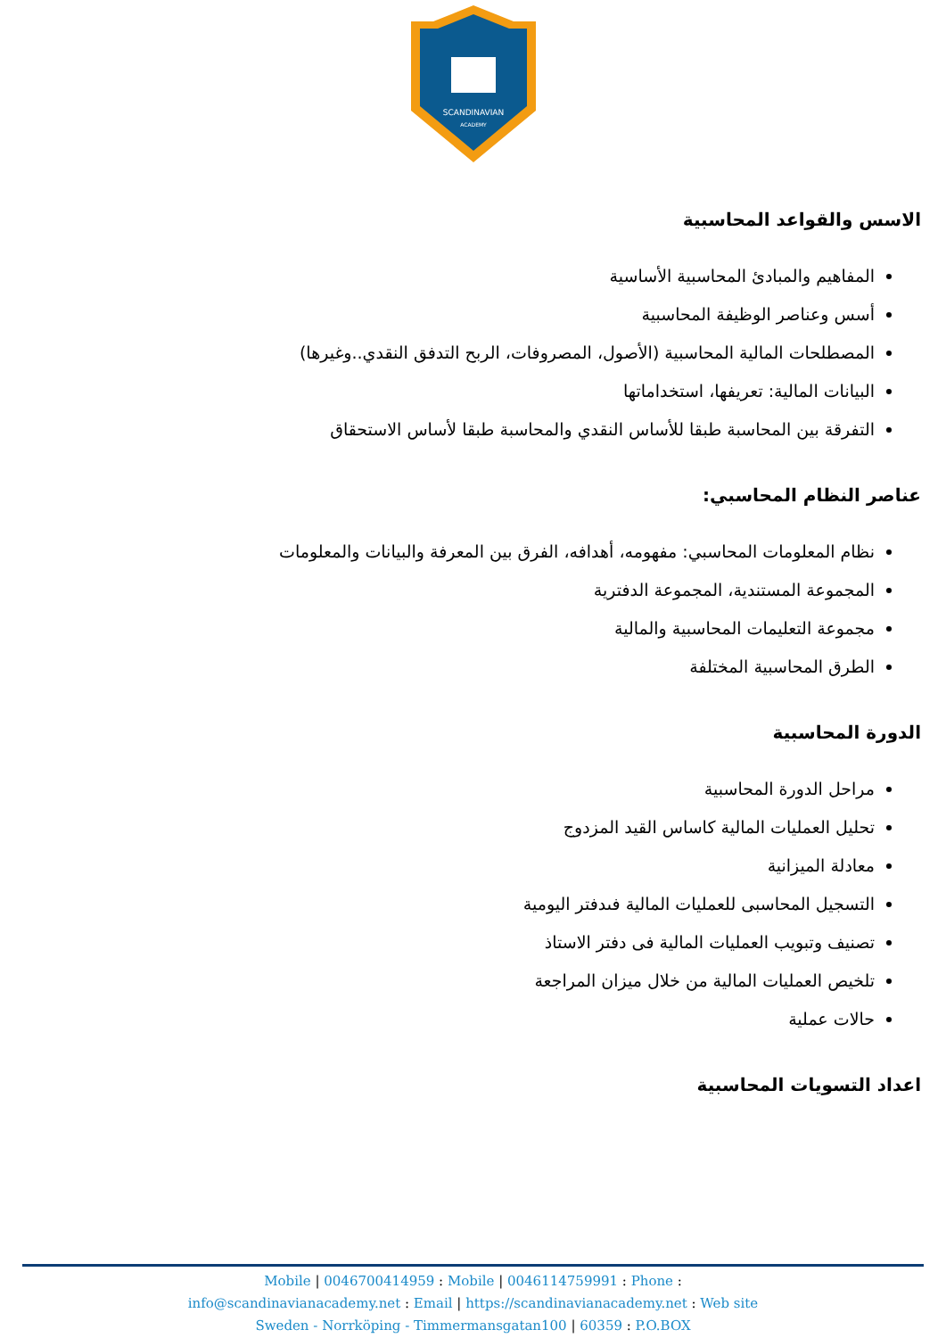SCANDINAVIAN
ACADEMY
الاسس والقواعد المحاسبية
المفاهيم والمبادئ المحاسبية الأساسية
أسس وعناصر الوظيفة المحاسبية
المصطلحات المالية المحاسبية (الأصول، المصروفات، الربح التدفق النقدي..وغيرها)
البيانات المالية: تعريفها، استخداماتها
التفرقة بين المحاسبة طبقا للأساس النقدي والمحاسبة طبقا لأساس الاستحقاق
عناصر النظام المحاسبي:
نظام المعلومات المحاسبي: مفهومه، أهدافه، الفرق بين المعرفة والبيانات والمعلومات
المجموعة المستندية، المجموعة الدفترية
مجموعة التعليمات المحاسبية والمالية
الطرق المحاسبية المختلفة
الدورة المحاسبية
مراحل الدورة المحاسبية
تحليل العمليات المالية كاساس القيد المزدوج
معادلة الميزانية
التسجيل المحاسبى للعمليات المالية فىدفتر اليومية
تصنيف وتبويب العمليات المالية فى دفتر الاستاذ
تلخيص العمليات المالية من خلال ميزان المراجعة
حالات عملية
اعداد التسويات المحاسبية
Mobile | 0046700414959 : Mobile | 0046114759991 : Phone :
info@scandinavianacademy.net : Email | https://scandinavianacademy.net : Web site
Sweden - Norrköping - Timmermansgatan100 | 60359 : P.O.BOX